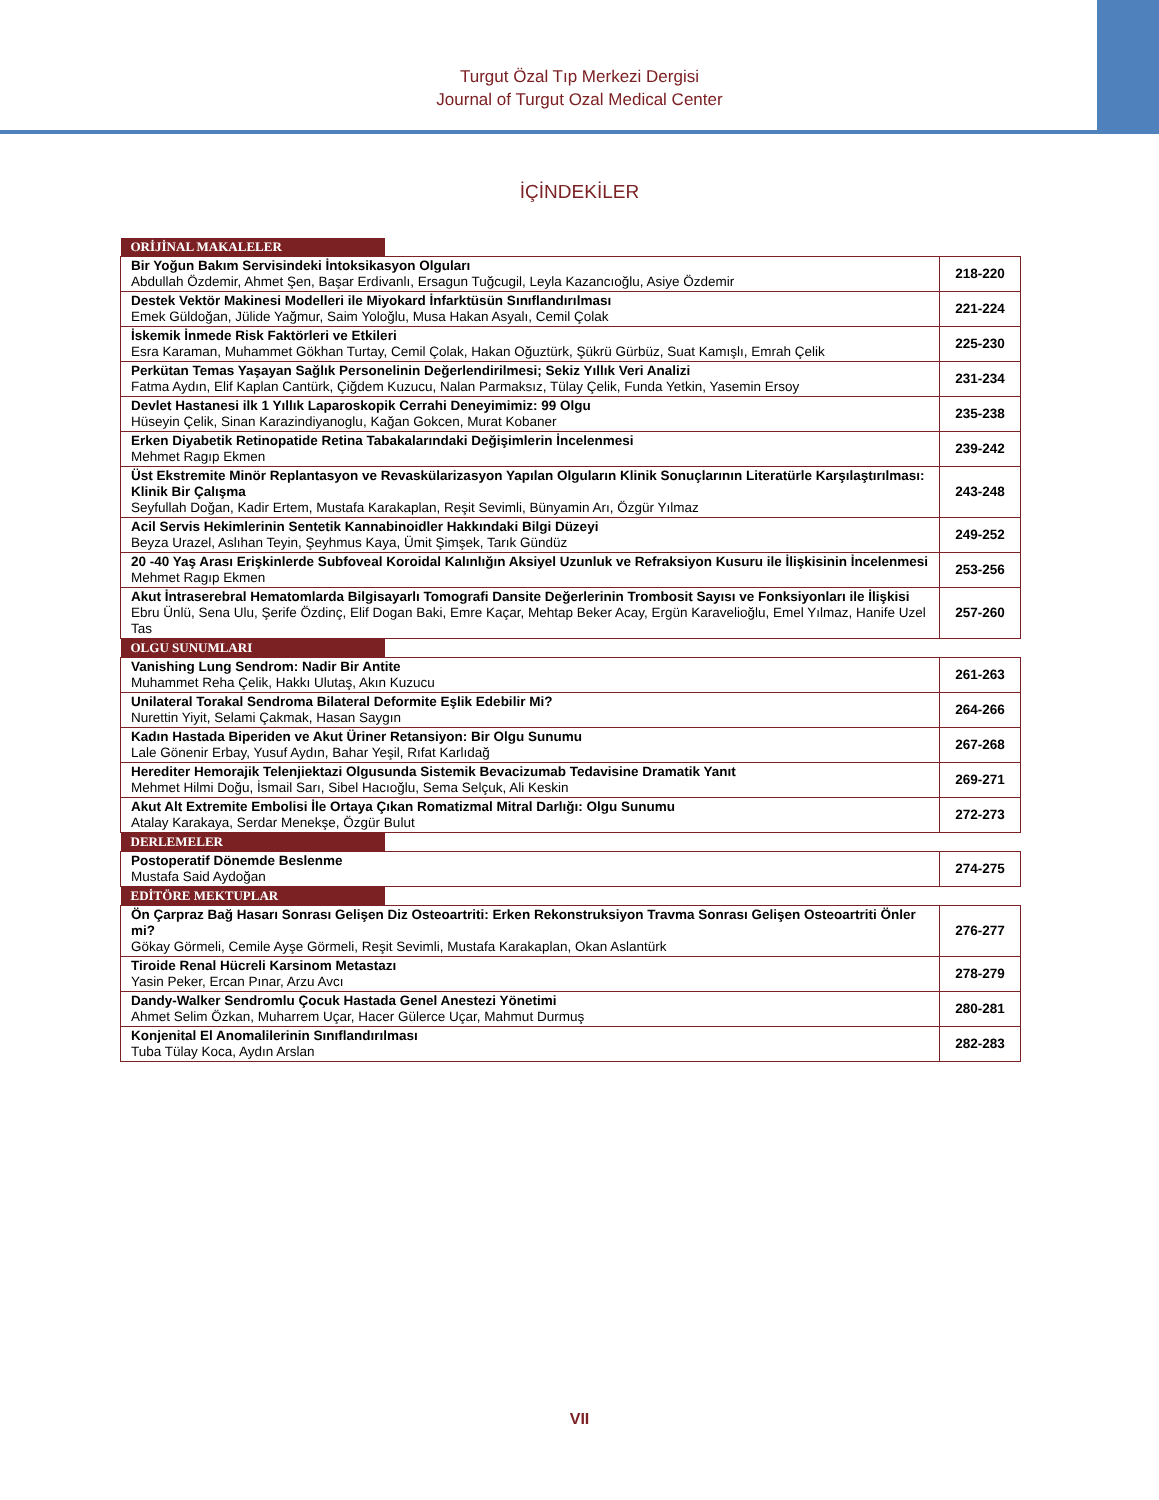Turgut Özal Tıp Merkezi Dergisi
Journal of Turgut Ozal Medical Center
İÇİNDEKİLER
| ORİJİNAL MAKALELER | |
| Bir Yoğun Bakım Servisindeki İntoksikasyon Olguları Abdullah Özdemir, Ahmet Şen, Başar Erdivanlı, Ersagun Tuğcugil, Leyla Kazancıoğlu, Asiye Özdemir | 218-220 |
| Destek Vektör Makinesi Modelleri ile Miyokard İnfarktüsün Sınıflandırılması Emek Güldoğan, Jülide Yağmur, Saim Yoloğlu, Musa Hakan Asyalı, Cemil Çolak | 221-224 |
| İskemik İnmede Risk Faktörleri ve Etkileri Esra Karaman, Muhammet Gökhan Turtay, Cemil Çolak, Hakan Oğuztürk, Şükrü Gürbüz, Suat Kamışlı, Emrah Çelik | 225-230 |
| Perkütan Temas Yaşayan Sağlık Personelinin Değerlendirilmesi; Sekiz Yıllık Veri Analizi Fatma Aydın, Elif Kaplan Cantürk, Çiğdem Kuzucu, Nalan Parmaksız, Tülay Çelik, Funda Yetkin, Yasemin Ersoy | 231-234 |
| Devlet Hastanesi ilk 1 Yıllık Laparoskopik Cerrahi Deneyimimiz: 99 Olgu Hüseyin Çelik, Sinan Karazindiyanoglu, Kağan Gokcen, Murat Kobaner | 235-238 |
| Erken Diyabetik Retinopatide Retina Tabakalarındaki Değişimlerin İncelenmesi Mehmet Ragıp Ekmen | 239-242 |
| Üst Ekstremite Minör Replantasyon ve Revaskülarizasyon Yapılan Olguların Klinik Sonuçlarının Literatürle Karşılaştırılması: Klinik Bir Çalışma Seyfullah Doğan, Kadir Ertem, Mustafa Karakaplan, Reşit Sevimli, Bünyamin Arı, Özgür Yılmaz | 243-248 |
| Acil Servis Hekimlerinin Sentetik Kannabinoidler Hakkındaki Bilgi Düzeyi Beyza Urazel, Aslıhan Teyin, Şeyhmus Kaya, Ümit Şimşek, Tarık Gündüz | 249-252 |
| 20 -40 Yaş Arası Erişkinlerde Subfoveal Koroidal Kalınlığın Aksiyel Uzunluk ve Refraksiyon Kusuru ile İlişkisinin İncelenmesi Mehmet Ragıp Ekmen | 253-256 |
| Akut İntraserebral Hematomlarda Bilgisayarlı Tomografi Dansite Değerlerinin Trombosit Sayısı ve Fonksiyonları ile İlişkisi Ebru Ünlü, Sena Ulu, Şerife Özdinç, Elif Dogan Baki, Emre Kaçar, Mehtap Beker Acay, Ergün Karavelioğlu, Emel Yılmaz, Hanife Uzel Tas | 257-260 |
| OLGU SUNUMLARI | |
| Vanishing Lung Sendrom: Nadir Bir Antite Muhammet Reha Çelik, Hakkı Ulutaş, Akın Kuzucu | 261-263 |
| Unilateral Torakal Sendroma Bilateral Deformite Eşlik Edebilir Mi? Nurettin Yiyit, Selami Çakmak, Hasan Saygın | 264-266 |
| Kadın Hastada Biperiden ve Akut Üriner Retansiyon: Bir Olgu Sunumu Lale Gönenir Erbay, Yusuf Aydın, Bahar Yeşil, Rıfat Karlıdağ | 267-268 |
| Herediter Hemorajik Telenjiektazi Olgusunda Sistemik Bevacizumab Tedavisine Dramatik Yanıt Mehmet Hilmi Doğu, İsmail Sarı, Sibel Hacıoğlu, Sema Selçuk, Ali Keskin | 269-271 |
| Akut Alt Extremite Embolisi İle Ortaya Çıkan Romatizmal Mitral Darlığı: Olgu Sunumu Atalay Karakaya, Serdar Menekşe, Özgür Bulut | 272-273 |
| DERLEMELER | |
| Postoperatif Dönemde Beslenme Mustafa Said Aydoğan | 274-275 |
| EDİTÖRE MEKTUPLAR | |
| Ön Çarpraz Bağ Hasarı Sonrası Gelişen Diz Osteoartriti: Erken Rekonstruksiyon Travma Sonrası Gelişen Osteoartriti Önler mi? Gökay Görmeli, Cemile Ayşe Görmeli, Reşit Sevimli, Mustafa Karakaplan, Okan Aslantürk | 276-277 |
| Tiroide Renal Hücreli Karsinom Metastazı Yasin Peker, Ercan Pınar, Arzu Avcı | 278-279 |
| Dandy-Walker Sendromlu Çocuk Hastada Genel Anestezi Yönetimi Ahmet Selim Özkan, Muharrem Uçar, Hacer Gülerce Uçar, Mahmut Durmuş | 280-281 |
| Konjenital El Anomalilerinin Sınıflandırılması Tuba Tülay Koca, Aydın Arslan | 282-283 |
VII